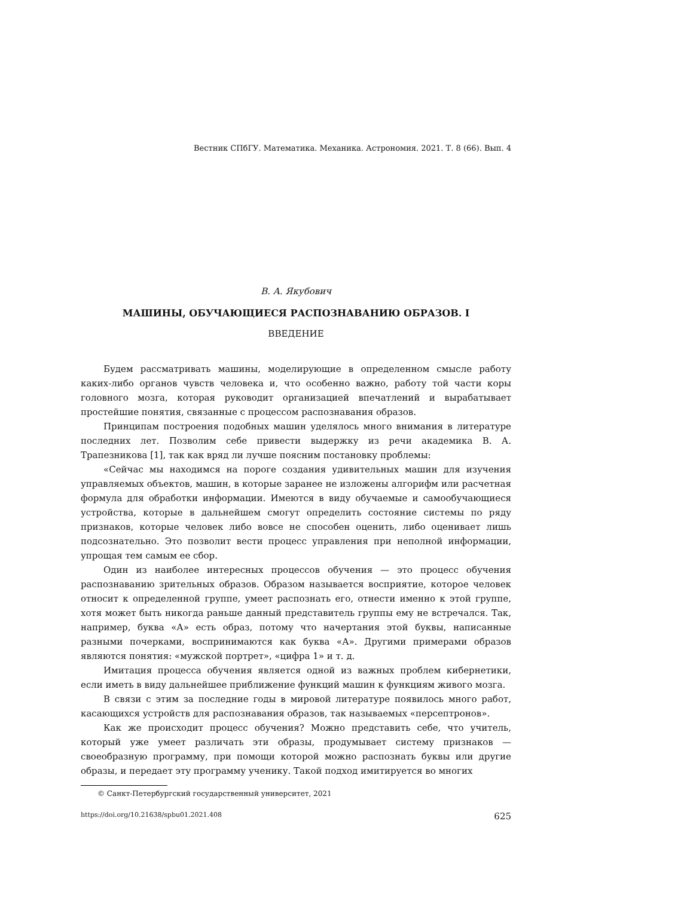Вестник СПбГУ. Математика. Механика. Астрономия. 2021. Т. 8 (66). Вып. 4
В. А. Якубович
МАШИНЫ, ОБУЧАЮЩИЕСЯ РАСПОЗНАВАНИЮ ОБРАЗОВ. I
ВВЕДЕНИЕ
Будем рассматривать машины, моделирующие в определенном смысле работу каких-либо органов чувств человека и, что особенно важно, работу той части коры головного мозга, которая руководит организацией впечатлений и вырабатывает простейшие понятия, связанные с процессом распознавания образов.
Принципам построения подобных машин уделялось много внимания в литературе последних лет. Позволим себе привести выдержку из речи академика В. А. Трапезникова [1], так как вряд ли лучше поясним постановку проблемы:
«Сейчас мы находимся на пороге создания удивительных машин для изучения управляемых объектов, машин, в которые заранее не изложены алгорифм или расчетная формула для обработки информации. Имеются в виду обучаемые и самообучающиеся устройства, которые в дальнейшем смогут определить состояние системы по ряду признаков, которые человек либо вовсе не способен оценить, либо оценивает лишь подсознательно. Это позволит вести процесс управления при неполной информации, упрощая тем самым ее сбор.
Один из наиболее интересных процессов обучения — это процесс обучения распознаванию зрительных образов. Образом называется восприятие, которое человек относит к определенной группе, умеет распознать его, отнести именно к этой группе, хотя может быть никогда раньше данный представитель группы ему не встречался. Так, например, буква «А» есть образ, потому что начертания этой буквы, написанные разными почерками, воспринимаются как буква «А». Другими примерами образов являются понятия: «мужской портрет», «цифра 1» и т. д.
Имитация процесса обучения является одной из важных проблем кибернетики, если иметь в виду дальнейшее приближение функций машин к функциям живого мозга.
В связи с этим за последние годы в мировой литературе появилось много работ, касающихся устройств для распознавания образов, так называемых «персептронов».
Как же происходит процесс обучения? Можно представить себе, что учитель, который уже умеет различать эти образы, продумывает систему признаков — своеобразную программу, при помощи которой можно распознать буквы или другие образы, и передает эту программу ученику. Такой подход имитируется во многих
© Санкт-Петербургский государственный университет, 2021
https://doi.org/10.21638/spbu01.2021.408 625